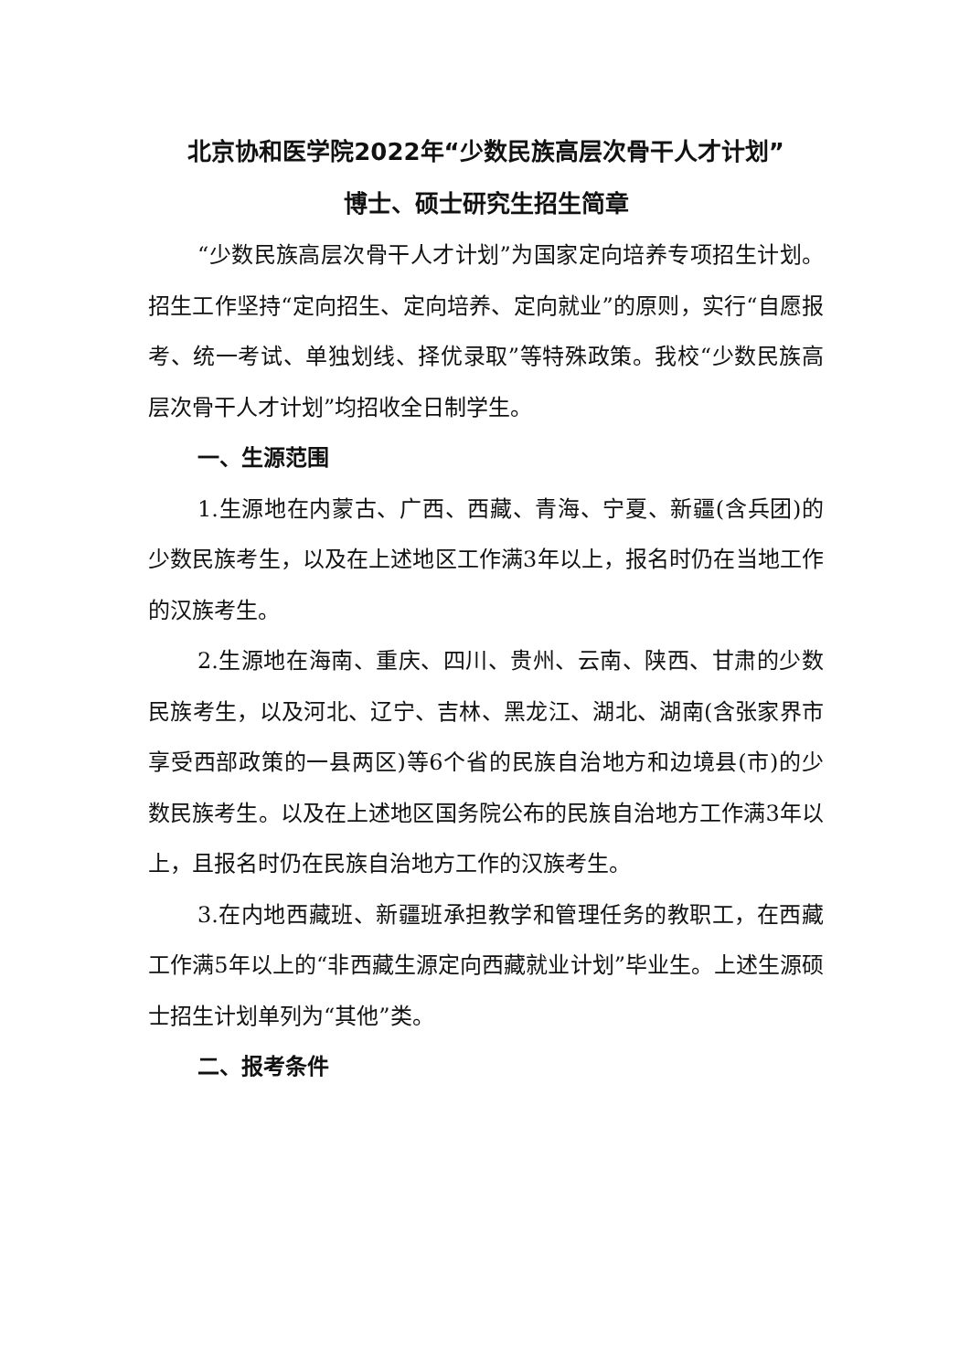北京协和医学院2022年“少数民族高层次骨干人才计划”
博士、硕士研究生招生简章
“少数民族高层次骨干人才计划”为国家定向培养专项招生计划。招生工作坚持“定向招生、定向培养、定向就业”的原则，实行“自愿报考、统一考试、单独划线、择优录取”等特殊政策。我校“少数民族高层次骨干人才计划”均招收全日制学生。
一、生源范围
1.生源地在内蒙古、广西、西藏、青海、宁夏、新疆(含兵团)的少数民族考生，以及在上述地区工作满3年以上，报名时仍在当地工作的汉族考生。
2.生源地在海南、重庆、四川、贵州、云南、陕西、甘肃的少数民族考生，以及河北、辽宁、吉林、黑龙江、湖北、湖南(含张家界市享受西部政策的一县两区)等6个省的民族自治地方和边境县(市)的少数民族考生。以及在上述地区国务院公布的民族自治地方工作满3年以上，且报名时仍在民族自治地方工作的汉族考生。
3.在内地西藏班、新疆班承担教学和管理任务的教职工，在西藏工作满5年以上的“非西藏生源定向西藏就业计划”毕业生。上述生源硕士招生计划单列为“其他”类。
二、报考条件